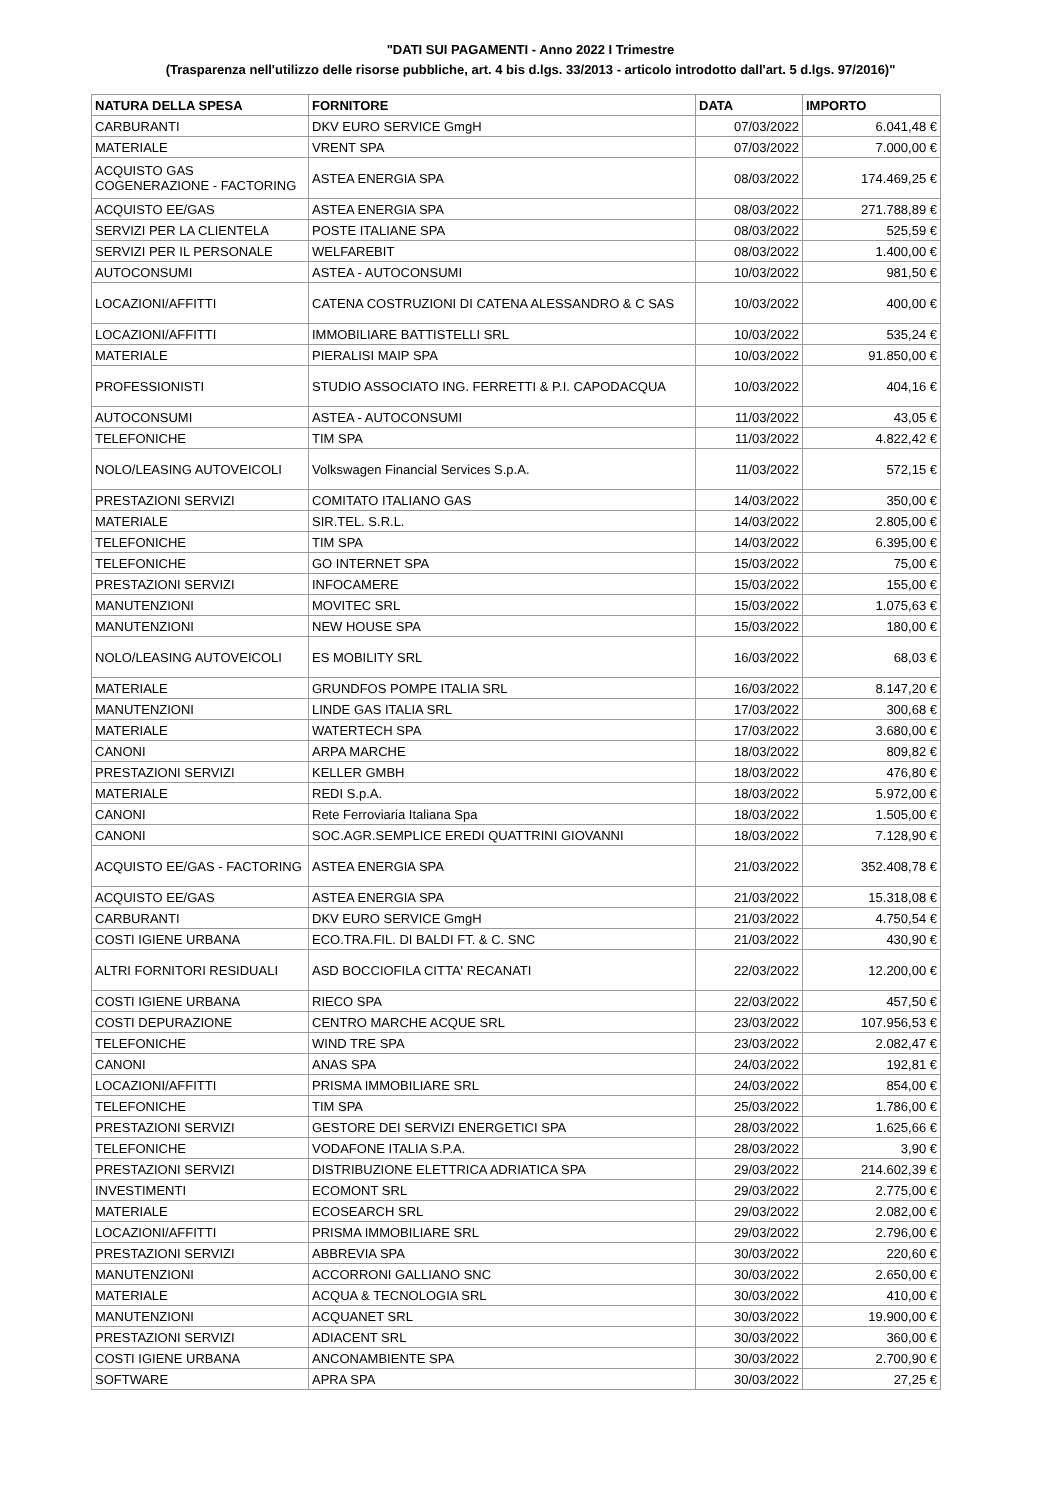"DATI SUI PAGAMENTI - Anno 2022 I Trimestre
(Trasparenza nell'utilizzo delle risorse pubbliche, art. 4 bis d.lgs. 33/2013 - articolo introdotto dall'art. 5 d.lgs. 97/2016)"
| NATURA DELLA SPESA | FORNITORE | DATA | IMPORTO |
| --- | --- | --- | --- |
| CARBURANTI | DKV EURO SERVICE GmgH | 07/03/2022 | 6.041,48 € |
| MATERIALE | VRENT SPA | 07/03/2022 | 7.000,00 € |
| ACQUISTO GAS COGENERAZIONE - FACTORING | ASTEA ENERGIA SPA | 08/03/2022 | 174.469,25 € |
| ACQUISTO EE/GAS | ASTEA ENERGIA SPA | 08/03/2022 | 271.788,89 € |
| SERVIZI PER LA CLIENTELA | POSTE ITALIANE SPA | 08/03/2022 | 525,59 € |
| SERVIZI PER IL PERSONALE | WELFAREBIT | 08/03/2022 | 1.400,00 € |
| AUTOCONSUMI | ASTEA - AUTOCONSUMI | 10/03/2022 | 981,50 € |
| LOCAZIONI/AFFITTI | CATENA COSTRUZIONI DI CATENA ALESSANDRO & C SAS | 10/03/2022 | 400,00 € |
| LOCAZIONI/AFFITTI | IMMOBILIARE BATTISTELLI SRL | 10/03/2022 | 535,24 € |
| MATERIALE | PIERALISI MAIP SPA | 10/03/2022 | 91.850,00 € |
| PROFESSIONISTI | STUDIO ASSOCIATO ING. FERRETTI & P.I. CAPODACQUA | 10/03/2022 | 404,16 € |
| AUTOCONSUMI | ASTEA - AUTOCONSUMI | 11/03/2022 | 43,05 € |
| TELEFONICHE | TIM SPA | 11/03/2022 | 4.822,42 € |
| NOLO/LEASING AUTOVEICOLI | Volkswagen Financial Services S.p.A. | 11/03/2022 | 572,15 € |
| PRESTAZIONI SERVIZI | COMITATO ITALIANO GAS | 14/03/2022 | 350,00 € |
| MATERIALE | SIR.TEL. S.R.L. | 14/03/2022 | 2.805,00 € |
| TELEFONICHE | TIM SPA | 14/03/2022 | 6.395,00 € |
| TELEFONICHE | GO INTERNET SPA | 15/03/2022 | 75,00 € |
| PRESTAZIONI SERVIZI | INFOCAMERE | 15/03/2022 | 155,00 € |
| MANUTENZIONI | MOVITEC SRL | 15/03/2022 | 1.075,63 € |
| MANUTENZIONI | NEW HOUSE SPA | 15/03/2022 | 180,00 € |
| NOLO/LEASING AUTOVEICOLI | ES MOBILITY SRL | 16/03/2022 | 68,03 € |
| MATERIALE | GRUNDFOS POMPE ITALIA SRL | 16/03/2022 | 8.147,20 € |
| MANUTENZIONI | LINDE GAS ITALIA SRL | 17/03/2022 | 300,68 € |
| MATERIALE | WATERTECH SPA | 17/03/2022 | 3.680,00 € |
| CANONI | ARPA MARCHE | 18/03/2022 | 809,82 € |
| PRESTAZIONI SERVIZI | KELLER GMBH | 18/03/2022 | 476,80 € |
| MATERIALE | REDI S.p.A. | 18/03/2022 | 5.972,00 € |
| CANONI | Rete Ferroviaria Italiana Spa | 18/03/2022 | 1.505,00 € |
| CANONI | SOC.AGR.SEMPLICE EREDI QUATTRINI GIOVANNI | 18/03/2022 | 7.128,90 € |
| ACQUISTO EE/GAS - FACTORING | ASTEA ENERGIA SPA | 21/03/2022 | 352.408,78 € |
| ACQUISTO EE/GAS | ASTEA ENERGIA SPA | 21/03/2022 | 15.318,08 € |
| CARBURANTI | DKV EURO SERVICE GmgH | 21/03/2022 | 4.750,54 € |
| COSTI IGIENE URBANA | ECO.TRA.FIL. DI BALDI FT. & C. SNC | 21/03/2022 | 430,90 € |
| ALTRI FORNITORI RESIDUALI | ASD BOCCIOFILA CITTA' RECANATI | 22/03/2022 | 12.200,00 € |
| COSTI IGIENE URBANA | RIECO SPA | 22/03/2022 | 457,50 € |
| COSTI DEPURAZIONE | CENTRO MARCHE ACQUE SRL | 23/03/2022 | 107.956,53 € |
| TELEFONICHE | WIND TRE SPA | 23/03/2022 | 2.082,47 € |
| CANONI | ANAS SPA | 24/03/2022 | 192,81 € |
| LOCAZIONI/AFFITTI | PRISMA IMMOBILIARE SRL | 24/03/2022 | 854,00 € |
| TELEFONICHE | TIM SPA | 25/03/2022 | 1.786,00 € |
| PRESTAZIONI SERVIZI | GESTORE DEI SERVIZI ENERGETICI SPA | 28/03/2022 | 1.625,66 € |
| TELEFONICHE | VODAFONE ITALIA S.P.A. | 28/03/2022 | 3,90 € |
| PRESTAZIONI SERVIZI | DISTRIBUZIONE ELETTRICA ADRIATICA SPA | 29/03/2022 | 214.602,39 € |
| INVESTIMENTI | ECOMONT SRL | 29/03/2022 | 2.775,00 € |
| MATERIALE | ECOSEARCH SRL | 29/03/2022 | 2.082,00 € |
| LOCAZIONI/AFFITTI | PRISMA IMMOBILIARE SRL | 29/03/2022 | 2.796,00 € |
| PRESTAZIONI SERVIZI | ABBREVIA SPA | 30/03/2022 | 220,60 € |
| MANUTENZIONI | ACCORRONI GALLIANO SNC | 30/03/2022 | 2.650,00 € |
| MATERIALE | ACQUA & TECNOLOGIA SRL | 30/03/2022 | 410,00 € |
| MANUTENZIONI | ACQUANET SRL | 30/03/2022 | 19.900,00 € |
| PRESTAZIONI SERVIZI | ADIACENT SRL | 30/03/2022 | 360,00 € |
| COSTI IGIENE URBANA | ANCONAMBIENTE SPA | 30/03/2022 | 2.700,90 € |
| SOFTWARE | APRA SPA | 30/03/2022 | 27,25 € |